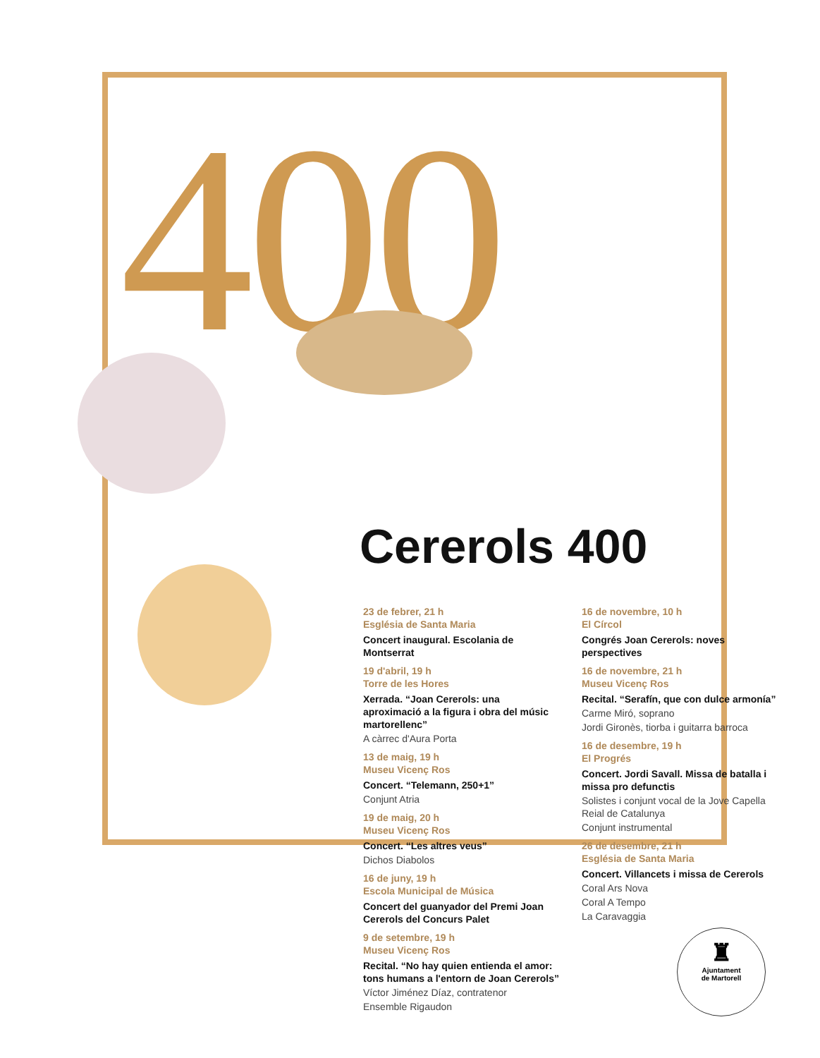400
Cererols 400
23 de febrer, 21 h
Església de Santa Maria
Concert inaugural. Escolania de Montserrat
19 d'abril, 19 h
Torre de les Hores
Xerrada. “Joan Cererols: una aproximació a la figura i obra del músic martorellenc”
A càrrec d'Aura Porta
13 de maig, 19 h
Museu Vicenç Ros
Concert. “Telemann, 250+1”
Conjunt Atria
19 de maig, 20 h
Museu Vicenç Ros
Concert. “Les altres veus”
Dichos Diabolos
16 de juny, 19 h
Escola Municipal de Música
Concert del guanyador del Premi Joan Cererols del Concurs Palet
9 de setembre, 19 h
Museu Vicenç Ros
Recital. “No hay quien entienda el amor: tons humans a l'entorn de Joan Cererols”
Víctor Jiménez Díaz, contratenor
Ensemble Rigaudon
16 de novembre, 10 h
El Círcol
Congrés Joan Cererols: noves perspectives
16 de novembre, 21 h
Museu Vicenç Ros
Recital. “Serafín, que con dulce armonía”
Carme Miró, soprano
Jordi Gironès, tiorba i guitarra barroca
16 de desembre, 19 h
El Progrés
Concert. Jordi Savall. Missa de batalla i missa pro defunctis
Solistes i conjunt vocal de la Jove Capella Reial de Catalunya
Conjunt instrumental
26 de desembre, 21 h
Església de Santa Maria
Concert. Villancets i missa de Cererols
Coral Ars Nova
Coral A Tempo
La Caravaggia
♜
Ajuntament
de Martorell